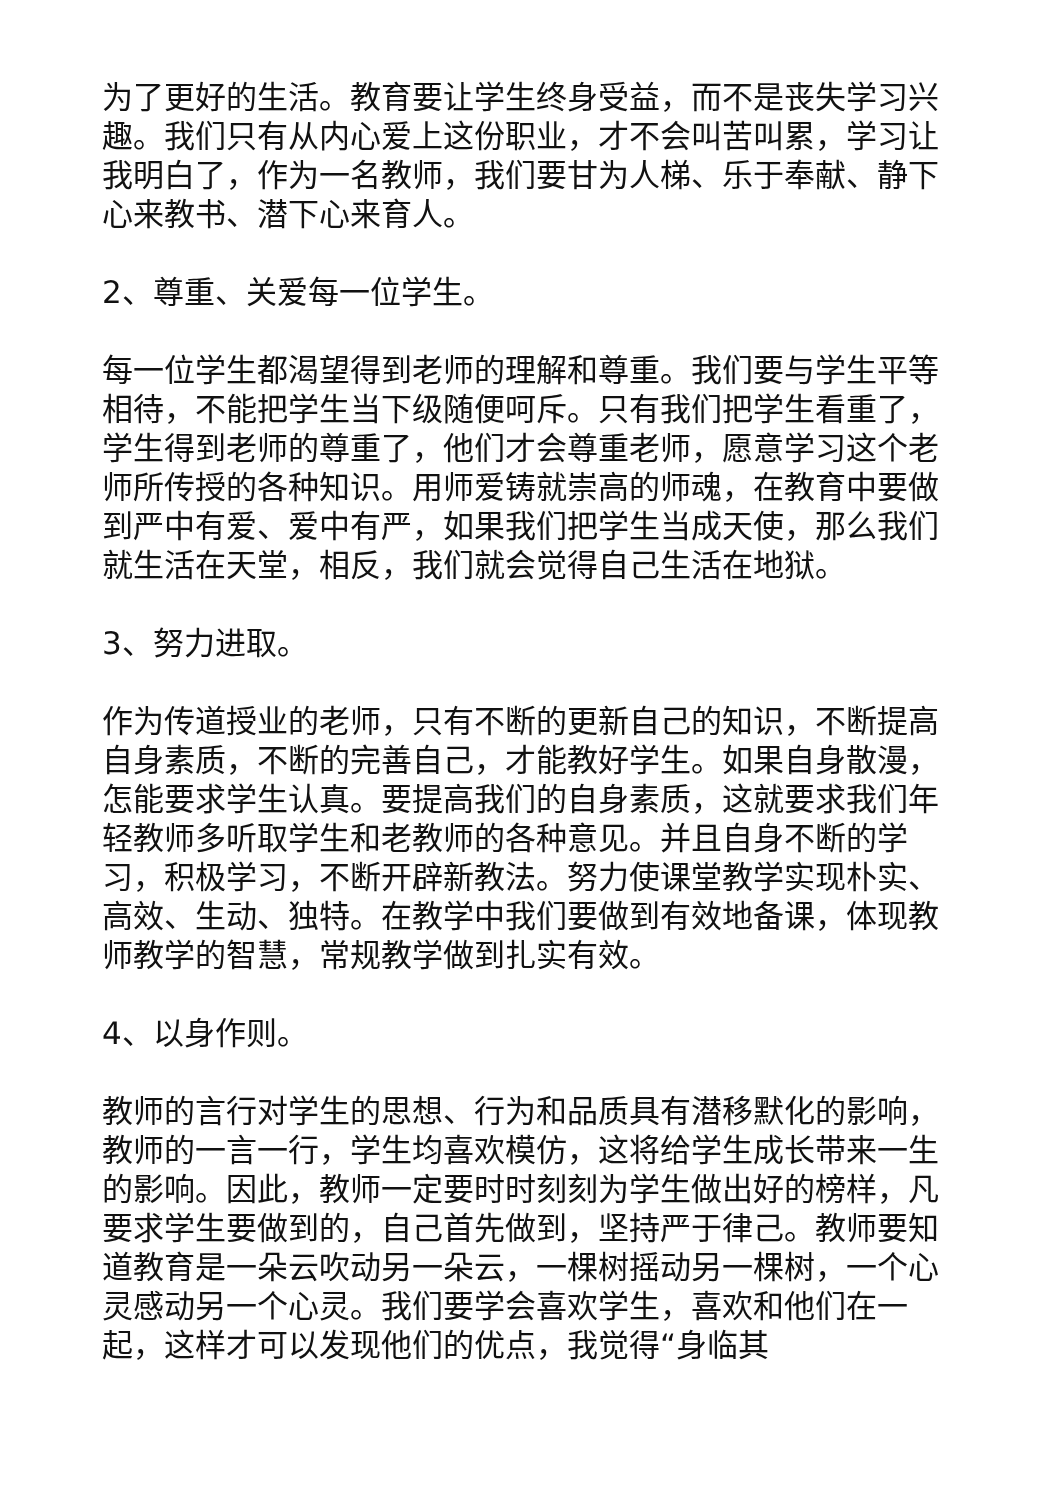为了更好的生活。教育要让学生终身受益，而不是丧失学习兴趣。我们只有从内心爱上这份职业，才不会叫苦叫累，学习让我明白了，作为一名教师，我们要甘为人梯、乐于奉献、静下心来教书、潜下心来育人。
2、尊重、关爱每一位学生。
每一位学生都渴望得到老师的理解和尊重。我们要与学生平等相待，不能把学生当下级随便呵斥。只有我们把学生看重了，学生得到老师的尊重了，他们才会尊重老师，愿意学习这个老师所传授的各种知识。用师爱铸就崇高的师魂，在教育中要做到严中有爱、爱中有严，如果我们把学生当成天使，那么我们就生活在天堂，相反，我们就会觉得自己生活在地狱。
3、努力进取。
作为传道授业的老师，只有不断的更新自己的知识，不断提高自身素质，不断的完善自己，才能教好学生。如果自身散漫，怎能要求学生认真。要提高我们的自身素质，这就要求我们年轻教师多听取学生和老教师的各种意见。并且自身不断的学习，积极学习，不断开辟新教法。努力使课堂教学实现朴实、高效、生动、独特。在教学中我们要做到有效地备课，体现教师教学的智慧，常规教学做到扎实有效。
4、以身作则。
教师的言行对学生的思想、行为和品质具有潜移默化的影响，教师的一言一行，学生均喜欢模仿，这将给学生成长带来一生的影响。因此，教师一定要时时刻刻为学生做出好的榜样，凡要求学生要做到的，自己首先做到，坚持严于律己。教师要知道教育是一朵云吹动另一朵云，一棵树摇动另一棵树，一个心灵感动另一个心灵。我们要学会喜欢学生，喜欢和他们在一起，这样才可以发现他们的优点，我觉得“身临其